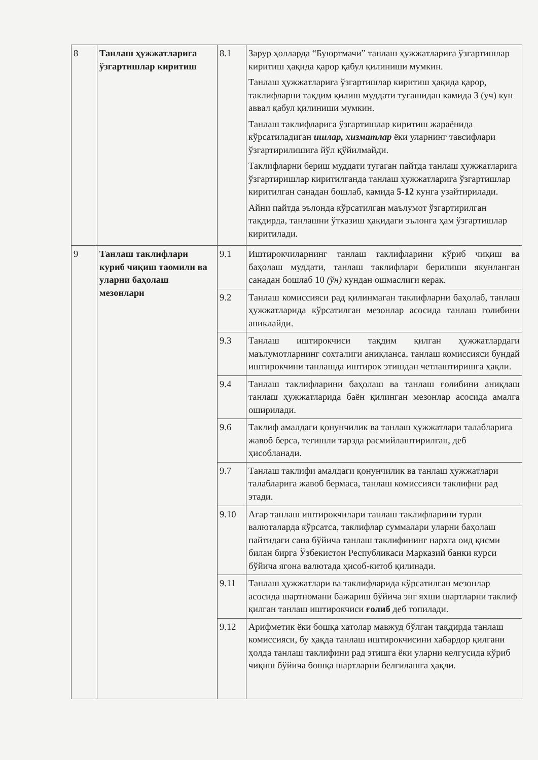| 8 | Танлаш ҳужжатларига ўзгартишлар киритиш | 8.1 | Зарур ҳолларда “Буюртмачи” танлаш ҳужжатларига ўзгартишлар киритиш ҳақида қарор қабул қилиниши мумкин. Танлаш ҳужжатларига ўзгартишлар киритиш ҳақида қарор, таклифларни тақдим қилиш муддати тугашидан камида 3 (уч) кун аввал қабул қилиниши мумкин. Танлаш таклифларига ўзгартишлар киритиш жараёнида кўрсатиладиган ишлар, хизматлар ёки уларнинг тавсифлари ўзгартирилишига йўл қўйилмайди. Таклифларни бериш муддати тугаган пайтда танлаш ҳужжатларига ўзгартиришлар киритилганда танлаш ҳужжатларига ўзгартишлар киритилган санадан бошлаб, камида 5-12 кунга узайтирилади. Айни пайтда эълонда кўрсатилган маълумот ўзгартирилган тақдирда, танлашни ўтказиш ҳақидаги эълонга ҳам ўзгартишлар киритилади. |
| 9 | Танлаш таклифлари куриб чиқиш таомили ва уларни баҳолаш мезонлари | 9.1 | Иштирокчиларнинг танлаш таклифларини кўриб чиқиш ва баҳолаш муддати, танлаш таклифлари берилиши якунланган санадан бошлаб 10 (ўн) кундан ошмаслиги керак. |
| | | 9.2 | Танлаш комиссияси рад қилинмаган таклифларни баҳолаб, танлаш ҳужжатларида кўрсатилган мезонлар асосида танлаш голибини аниклайди. |
| | | 9.3 | Танлаш иштирокчиси тақдим қилган ҳужжатлардаги маълумотларнинг сохталиги аниқланса, танлаш комиссияси бундай иштирокчини танлашда иштирок этишдан четлаштиришга ҳақли. |
| | | 9.4 | Танлаш таклифларини баҳолаш ва танлаш ғолибини аниқлаш танлаш ҳужжатларида баён қилинган мезонлар асосида амалга оширилади. |
| | | 9.6 | Таклиф амалдаги қонунчилик ва танлаш ҳужжатлари талабларига жавоб берса, тегишли тарзда расмийлаштирилган, деб ҳисобланади. |
| | | 9.7 | Танлаш таклифи амалдаги қонунчилик ва танлаш ҳужжатлари талабларига жавоб бермаса, танлаш комиссияси таклифни рад этади. |
| | | 9.10 | Агар танлаш иштирокчилари танлаш таклифларини турли валюталарда кўрсатса, таклифлар суммалари уларни баҳолаш пайтидаги сана бўйича танлаш таклифининг нархга оид қисми билан бирга Ўзбекистон Республикаси Марказий банки курси бўйича ягона валютада ҳисоб-китоб қилинади. |
| | | 9.11 | Танлаш ҳужжатлари ва таклифларида кўрсатилган мезонлар асосида шартномани бажариш бўйича энг яхши шартларни таклиф қилган танлаш иштирокчиси ғолиб деб топилади. |
| | | 9.12 | Арифметик ёки бошқа хатолар мавжуд бўлган тақдирда танлаш комиссияси, бу ҳақда танлаш иштирокчисини хабардор қилгани ҳолда танлаш таклифини рад этишга ёки уларни келгусида кўриб чиқиш бўйича бошқа шартларни белгилашга ҳақли. |